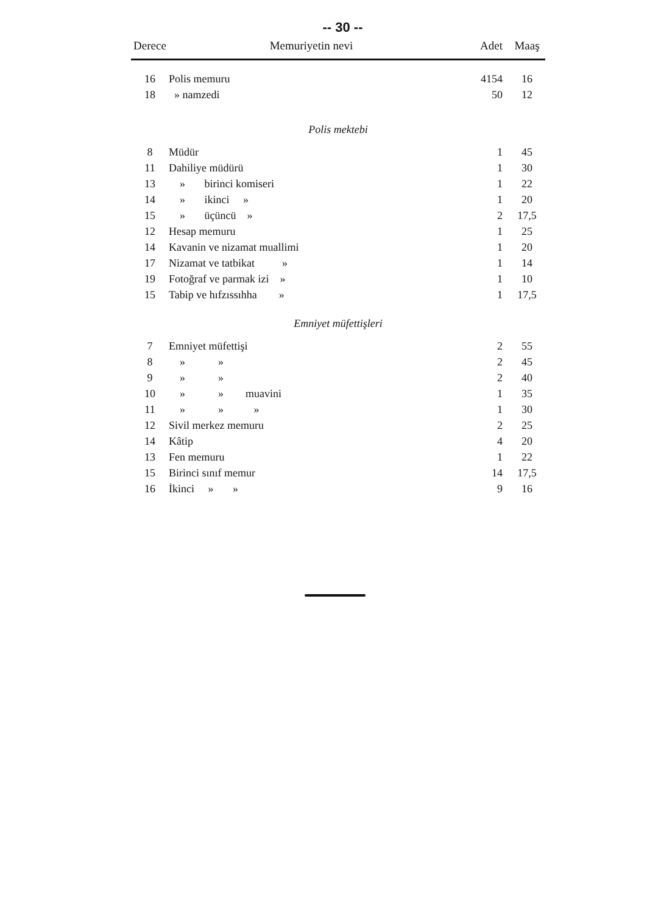-- 30 --
| Derece | Memuriyetin nevi | Adet | Maaş |
| --- | --- | --- | --- |
| 16 | Polis memuru | 4154 | 16 |
| 18 | » namzedi | 50 | 12 |
| Polis mektebi | | | |
| 8 | Müdür | 1 | 45 |
| 11 | Dahiliye müdürü | 1 | 30 |
| 13 | » birinci komiseri | 1 | 22 |
| 14 | » ikinci » | 1 | 20 |
| 15 | » üçüncü » | 2 | 17,5 |
| 12 | Hesap memuru | 1 | 25 |
| 14 | Kavanin ve nizamat muallimi | 1 | 20 |
| 17 | Nizamat ve tatbikat » | 1 | 14 |
| 19 | Fotoğraf ve parmak izi » | 1 | 10 |
| 15 | Tabip ve hıfzıssıhha » | 1 | 17,5 |
| Emniyet müfettişleri | | | |
| 7 | Emniyet müfettişi | 2 | 55 |
| 8 | » » | 2 | 45 |
| 9 | » » | 2 | 40 |
| 10 | » » muavini | 1 | 35 |
| 11 | » » » | 1 | 30 |
| 12 | Sivil merkez memuru | 2 | 25 |
| 14 | Kâtip | 4 | 20 |
| 13 | Fen memuru | 1 | 22 |
| 15 | Birinci sınıf memur | 14 | 17,5 |
| 16 | İkinci » » | 9 | 16 |